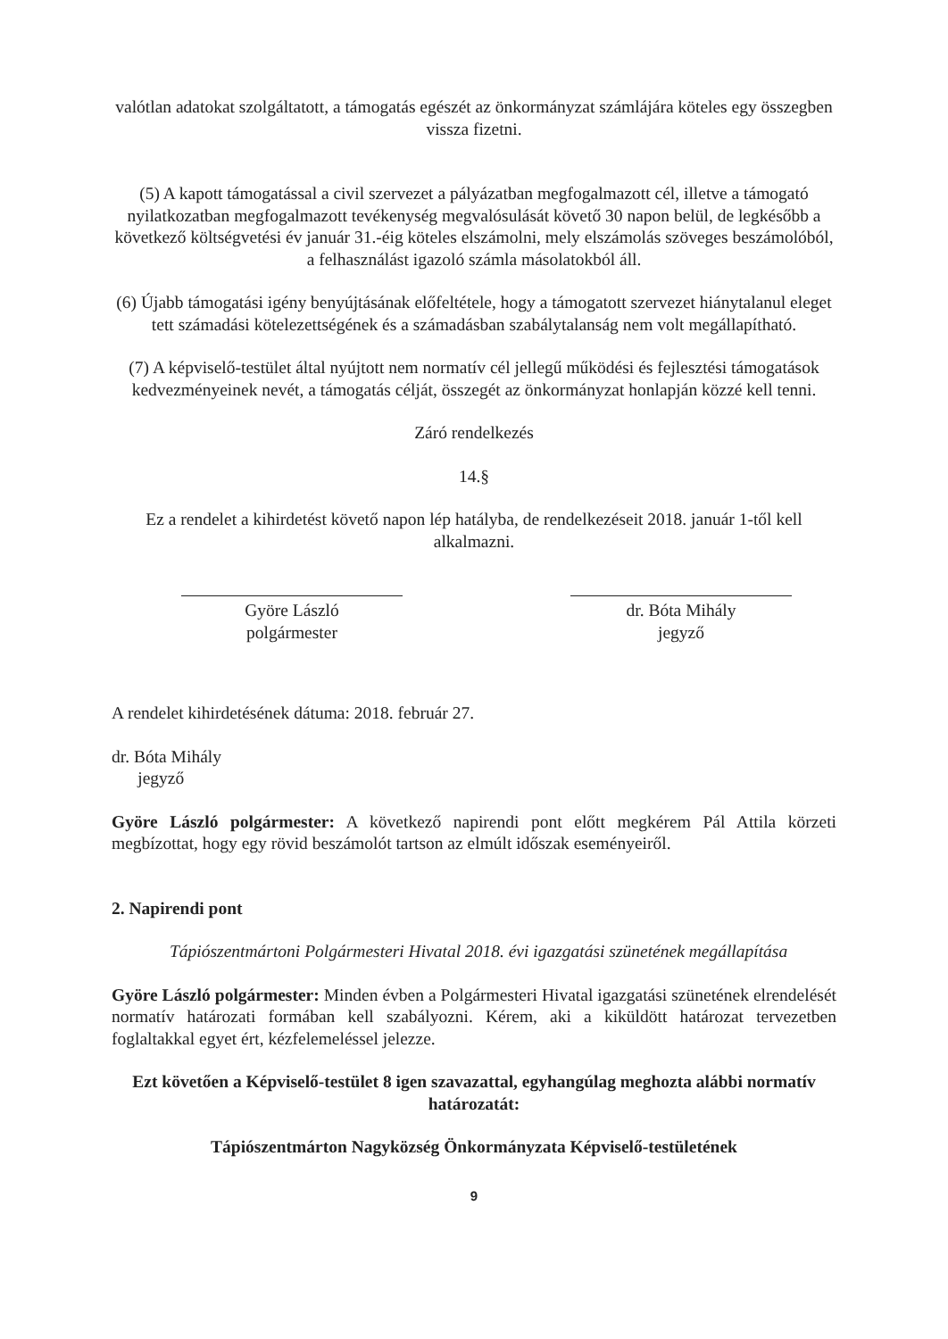valótlan adatokat szolgáltatott, a támogatás egészét az önkormányzat számlájára köteles egy összegben vissza fizetni.
(5) A kapott támogatással a civil szervezet a pályázatban megfogalmazott cél, illetve a támogató nyilatkozatban megfogalmazott tevékenység megvalósulását követő 30 napon belül, de legkésőbb a következő költségvetési év január 31.-éig köteles elszámolni, mely elszámolás szöveges beszámolóból, a felhasználást igazoló számla másolatokból áll.
(6) Újabb támogatási igény benyújtásának előfeltétele, hogy a támogatott szervezet hiánytalanul eleget tett számadási kötelezettségének és a számadásban szabálytalanság nem volt megállapítható.
(7) A képviselő-testület által nyújtott nem normatív cél jellegű működési és fejlesztési támogatások kedvezményeinek nevét, a támogatás célját, összegét az önkormányzat honlapján közzé kell tenni.
Záró rendelkezés
14.§
Ez a rendelet a kihirdetést követő napon lép hatályba, de rendelkezéseit 2018. január 1-től kell alkalmazni.
Györe László
polgármester
dr. Bóta Mihály
jegyző
A rendelet kihirdetésének dátuma: 2018. február 27.
dr. Bóta Mihály
jegyző
Györe László polgármester: A következő napirendi pont előtt megkérem Pál Attila körzeti megbízottat, hogy egy rövid beszámolót tartson az elmúlt időszak eseményeiről.
2. Napirendi pont
Tápiószentmártoni Polgármesteri Hivatal 2018. évi igazgatási szünetének megállapítása
Györe László polgármester: Minden évben a Polgármesteri Hivatal igazgatási szünetének elrendelését normatív határozati formában kell szabályozni. Kérem, aki a kiküldött határozat tervezetben foglaltakkal egyet ért, kézfelemeléssel jelezze.
Ezt követően a Képviselő-testület 8 igen szavazattal, egyhangúlag meghozta alábbi normatív határozatát:
Tápiószentmárton Nagyközség Önkormányzata Képviselő-testületének
9